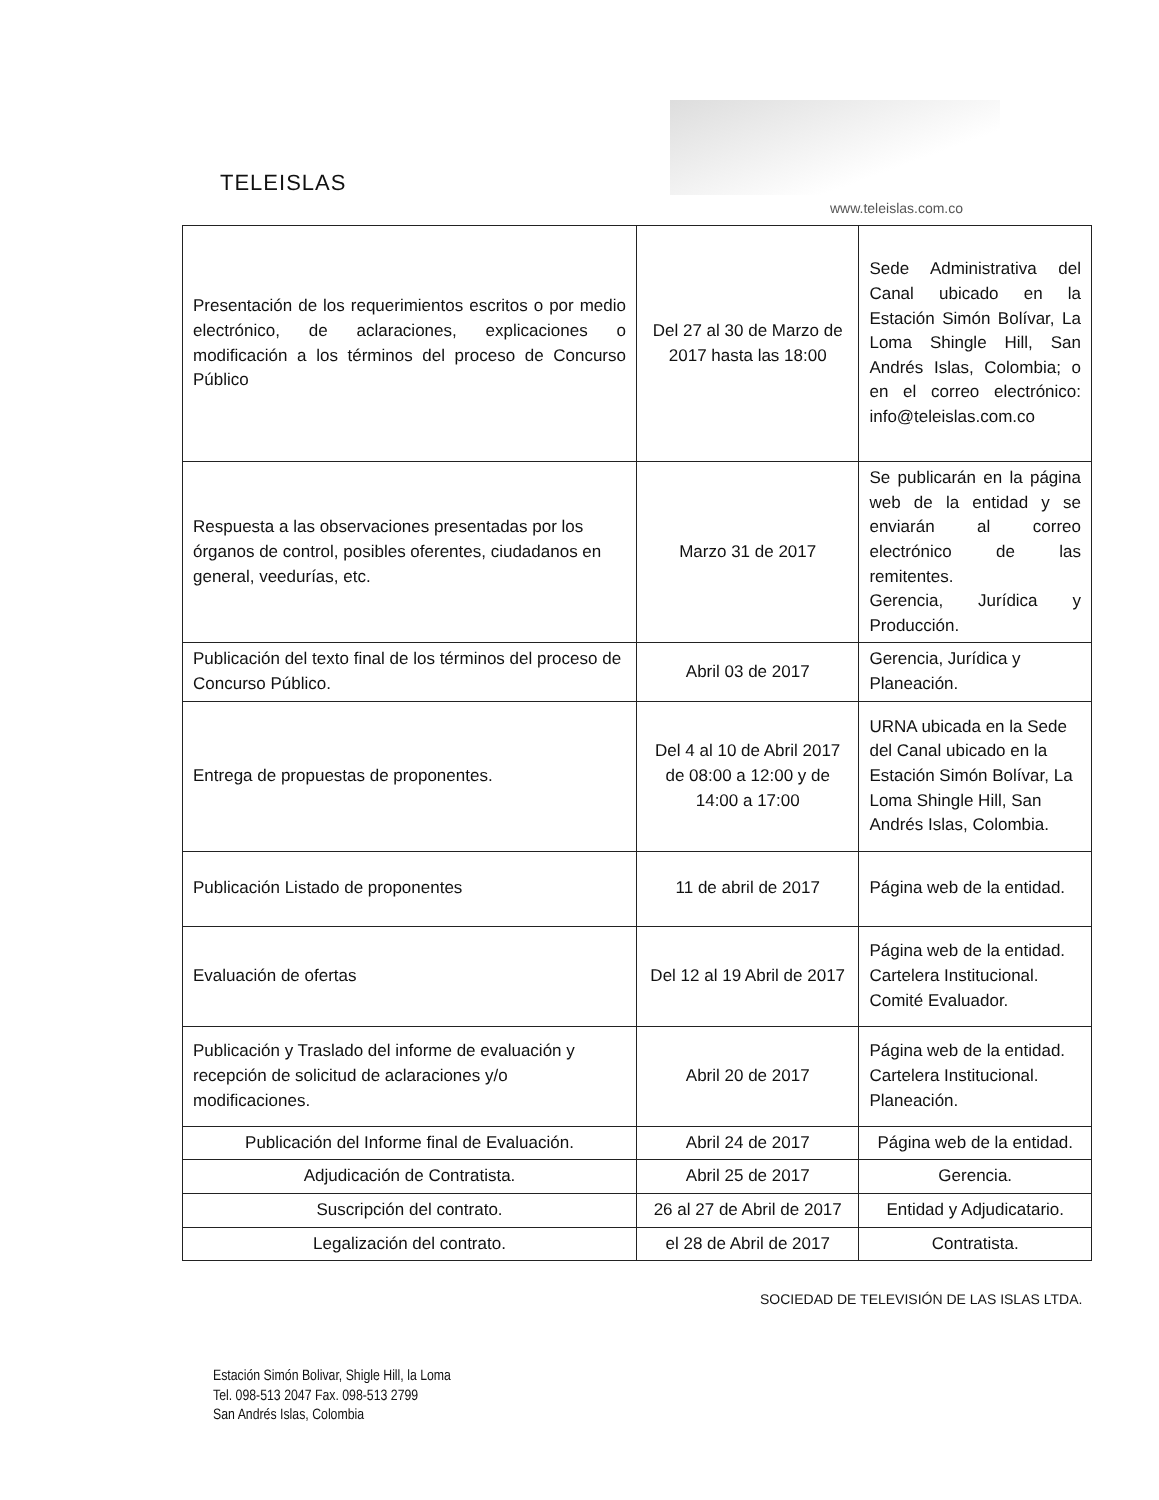TELEISLAS
www.teleislas.com.co
| Presentación de los requerimientos escritos o por medio electrónico, de aclaraciones, explicaciones o modificación a los términos del proceso de Concurso Público | Del 27 al 30 de Marzo de 2017 hasta las 18:00 | Sede Administrativa del Canal ubicado en la Estación Simón Bolívar, La Loma Shingle Hill, San Andrés Islas, Colombia; o en el correo electrónico: info@teleislas.com.co |
| Respuesta a las observaciones presentadas por los órganos de control, posibles oferentes, ciudadanos en general, veedurías, etc. | Marzo 31 de 2017 | Se publicarán en la página web de la entidad y se enviarán al correo electrónico de las remitentes. Gerencia, Jurídica y Producción. |
| Publicación del texto final de los términos del proceso de Concurso Público. | Abril 03 de 2017 | Gerencia, Jurídica y Planeación. |
| Entrega de propuestas de proponentes. | Del 4 al 10 de Abril 2017 de 08:00 a 12:00 y de 14:00 a 17:00 | URNA ubicada en la Sede del Canal ubicado en la Estación Simón Bolívar, La Loma Shingle Hill, San Andrés Islas, Colombia. |
| Publicación Listado de proponentes | 11 de abril de 2017 | Página web de la entidad. |
| Evaluación de ofertas | Del 12 al 19 Abril de 2017 | Página web de la entidad. Cartelera Institucional. Comité Evaluador. |
| Publicación y Traslado del informe de evaluación y recepción de solicitud de aclaraciones y/o modificaciones. | Abril 20 de 2017 | Página web de la entidad. Cartelera Institucional. Planeación. |
| Publicación del Informe final de Evaluación. | Abril 24 de 2017 | Página web de la entidad. |
| Adjudicación de Contratista. | Abril 25 de 2017 | Gerencia. |
| Suscripción del contrato. | 26 al 27 de Abril de 2017 | Entidad y Adjudicatario. |
| Legalización del contrato. | el 28 de Abril de 2017 | Contratista. |
SOCIEDAD DE TELEVISIÓN DE LAS ISLAS LTDA.
Estación Simón Bolivar, Shigle Hill, la Loma
Tel. 098-513 2047 Fax. 098-513 2799
San Andrés Islas, Colombia